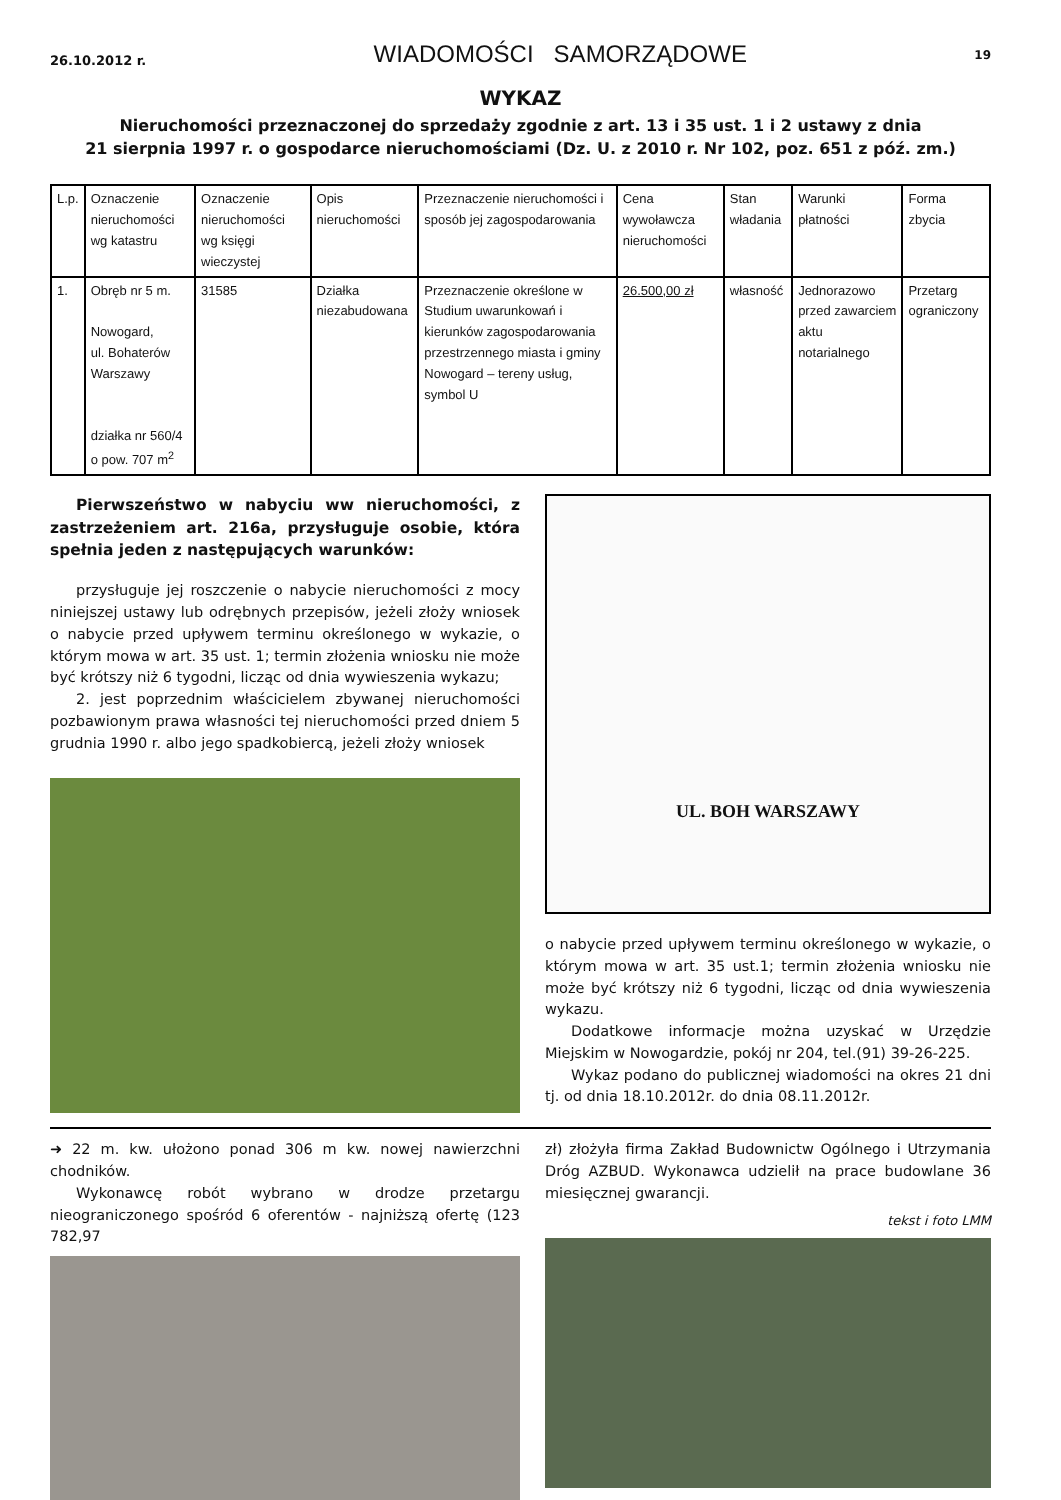26.10.2012 r. WIADOMOŚCI SAMORZĄDOWE 19
WYKAZ
Nieruchomości przeznaczonej do sprzedaży zgodnie z art. 13 i 35 ust. 1 i 2 ustawy z dnia
21 sierpnia 1997 r. o gospodarce nieruchomościami (Dz. U. z 2010 r. Nr 102, poz. 651 z póź. zm.)
| L.p. | Oznaczenie nieruchomości wg katastru | Oznaczenie nieruchomości wg księgi wieczystej | Opis nieruchomości | Przeznaczenie nieruchomości i sposób jej zagospodarowania | Cena wywoławcza nieruchomości | Stan władania | Warunki płatności | Forma zbycia |
| --- | --- | --- | --- | --- | --- | --- | --- | --- |
| 1. | Obręb nr 5 m. Nowogard, ul. Bohaterów Warszawy działka nr 560/4 o pow. 707 m<sup>2</sup> | 31585 | Działka niezabudowana | Przeznaczenie określone w Studium uwarunkowań i kierunków zagospodarowania przestrzennego miasta i gminy Nowogard – tereny usług, symbol U | 26.500,00 zł | własność | Jednorazowo przed zawarciem aktu notarialnego | Przetarg ograniczony |
Pierwszeństwo w nabyciu ww nieruchomości, z zastrzeżeniem art. 216a, przysługuje osobie, która spełnia jeden z następujących warunków:
przysługuje jej roszczenie o nabycie nieruchomości z mocy niniejszej ustawy lub odrębnych przepisów, jeżeli złoży wniosek o nabycie przed upływem terminu określonego w wykazie, o którym mowa w art. 35 ust. 1; termin złożenia wniosku nie może być krótszy niż 6 tygodni, licząc od dnia wywieszenia wykazu;
2. jest poprzednim właścicielem zbywanej nieruchomości pozbawionym prawa własności tej nieruchomości przed dniem 5 grudnia 1990 r. albo jego spadkobiercą, jeżeli złoży wniosek
UL. BOH WARSZAWY
o nabycie przed upływem terminu określonego w wykazie, o którym mowa w art. 35 ust.1; termin złożenia wniosku nie może być krótszy niż 6 tygodni, licząc od dnia wywieszenia wykazu.
Dodatkowe informacje można uzyskać w Urzędzie Miejskim w Nowogardzie, pokój nr 204, tel.(91) 39-26-225.
Wykaz podano do publicznej wiadomości na okres 21 dni tj. od dnia 18.10.2012r. do dnia 08.11.2012r.
➜ 22 m. kw. ułożono ponad 306 m kw. nowej nawierzchni chodników.
Wykonawcę robót wybrano w drodze przetargu nieograniczonego spośród 6 oferentów - najniższą ofertę (123 782,97
zł) złożyła firma Zakład Budownictw Ogólnego i Utrzymania Dróg AZBUD. Wykonawca udzielił na prace budowlane 36 miesięcznej gwarancji.
tekst i foto LMM